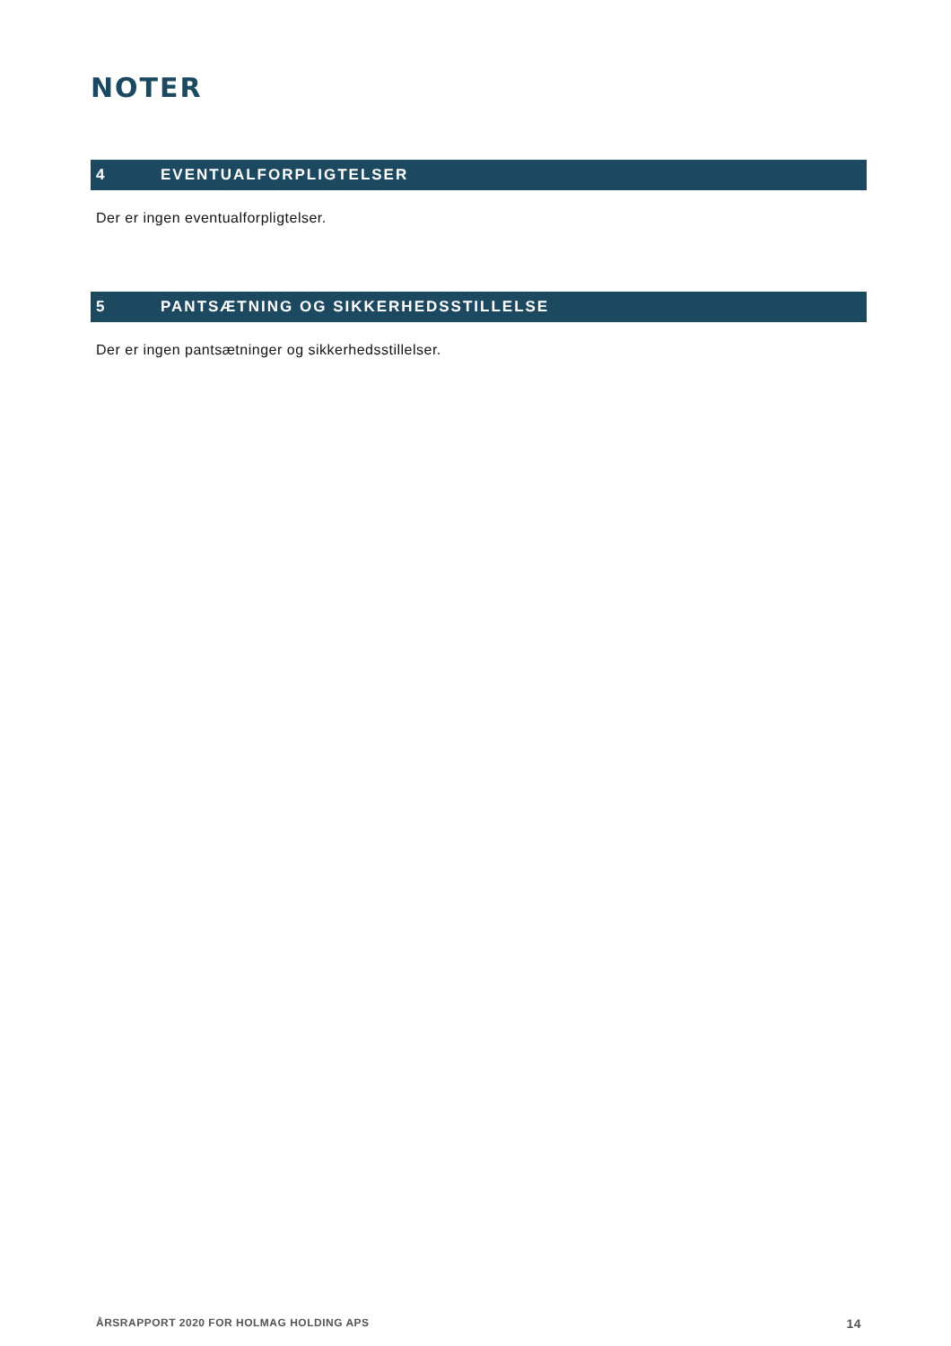NOTER
4 EVENTUALFORPLIGTELSER
Der er ingen eventualforpligtelser.
5 PANTSÆTNING OG SIKKERHEDSSTILLELSE
Der er ingen pantsætninger og sikkerhedsstillelser.
ÅRSRAPPORT 2020 FOR HOLMAG HOLDING APS 14